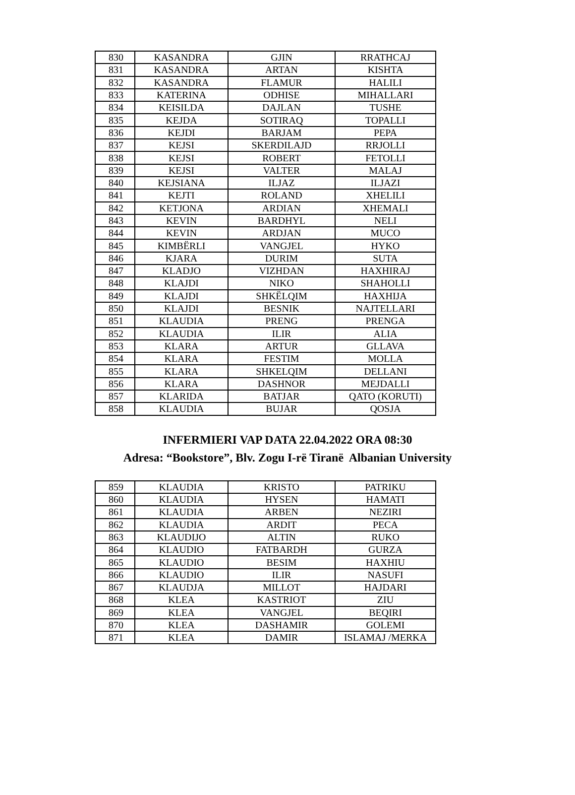| 830 | KASANDRA | GJIN | RRATHCAJ |
| 831 | KASANDRA | ARTAN | KISHTA |
| 832 | KASANDRA | FLAMUR | HALILI |
| 833 | KATERINA | ODHISE | MIHALLARI |
| 834 | KEISILDA | DAJLAN | TUSHE |
| 835 | KEJDA | SOTIRAQ | TOPALLI |
| 836 | KEJDI | BARJAM | PEPA |
| 837 | KEJSI | SKERDILAJD | RRJOLLI |
| 838 | KEJSI | ROBERT | FETOLLI |
| 839 | KEJSI | VALTER | MALAJ |
| 840 | KEJSIANA | ILJAZ | ILJAZI |
| 841 | KEJTI | ROLAND | XHELILI |
| 842 | KETJONA | ARDIAN | XHEMALI |
| 843 | KEVIN | BARDHYL | NELI |
| 844 | KEVIN | ARDJAN | MUCO |
| 845 | KIMBËRLI | VANGJEL | HYKO |
| 846 | KJARA | DURIM | SUTA |
| 847 | KLADJO | VIZHDAN | HAXHIRAJ |
| 848 | KLAJDI | NIKO | SHAHOLLI |
| 849 | KLAJDI | SHKËLQIM | HAXHIJA |
| 850 | KLAJDI | BESNIK | NAJTELLARI |
| 851 | KLAUDIA | PRENG | PRENGA |
| 852 | KLAUDIA | ILIR | ALIA |
| 853 | KLARA | ARTUR | GLLAVA |
| 854 | KLARA | FESTIM | MOLLA |
| 855 | KLARA | SHKELQIM | DELLANI |
| 856 | KLARA | DASHNOR | MEJDALLI |
| 857 | KLARIDA | BATJAR | QATO (KORUTI) |
| 858 | KLAUDIA | BUJAR | QOSJA |
INFERMIERI VAP DATA 22.04.2022 ORA 08:30
Adresa: “Bookstore”, Blv. Zogu I-rë Tiranë Albanian University
| 859 | KLAUDIA | KRISTO | PATRIKU |
| 860 | KLAUDIA | HYSEN | HAMATI |
| 861 | KLAUDIA | ARBEN | NEZIRI |
| 862 | KLAUDIA | ARDIT | PECA |
| 863 | KLAUDIJO | ALTIN | RUKO |
| 864 | KLAUDIO | FATBARDH | GURZA |
| 865 | KLAUDIO | BESIM | HAXHIU |
| 866 | KLAUDIO | ILIR | NASUFI |
| 867 | KLAUDJA | MILLOT | HAJDARI |
| 868 | KLEA | KASTRIOT | ZIU |
| 869 | KLEA | VANGJEL | BEQIRI |
| 870 | KLEA | DASHAMIR | GOLEMI |
| 871 | KLEA | DAMIR | ISLAMAJ /MERKA |